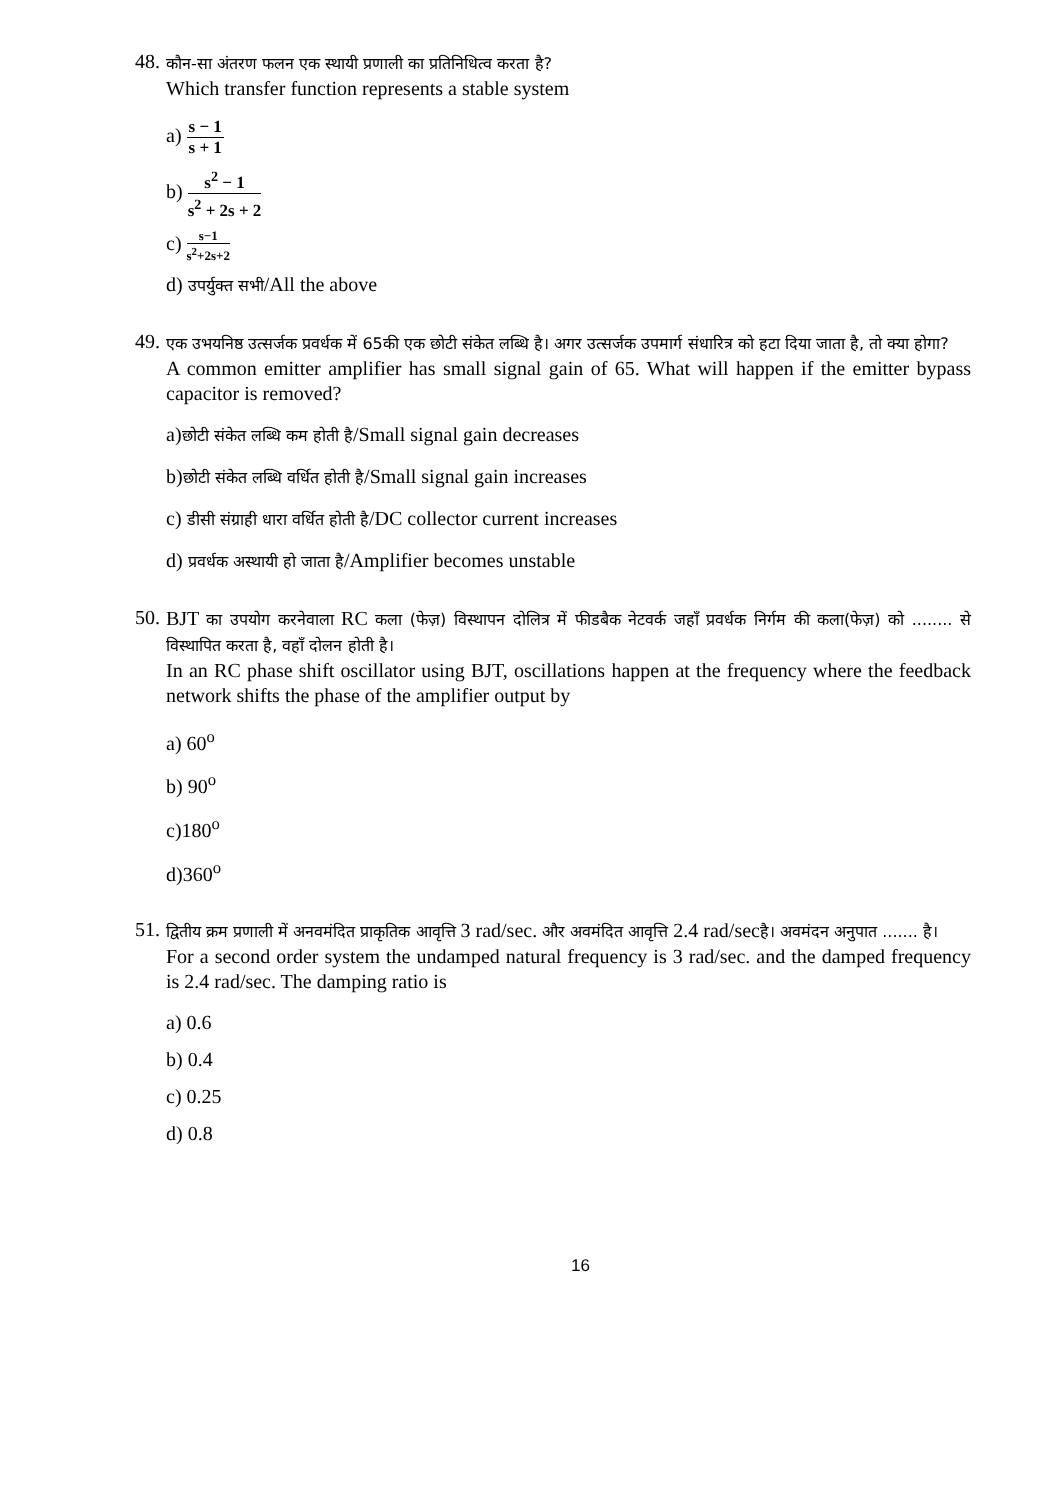48.
कौन-सा अंतरण फलन एक स्थायी प्रणाली का प्रतिनिधित्व करता है?
Which transfer function represents a stable system
a) s − 1 s + 1
b) s<sup>2</sup> − 1 s<sup>2</sup> + 2s + 2
c) s−1 s<sup>2</sup>+2s+2
d) उपर्युक्त सभी/All the above
49.
एक उभयनिष्ठ उत्सर्जक प्रवर्धक में 65की एक छोटी संकेत लब्धि है। अगर उत्सर्जक उपमार्ग संधारित्र को हटा दिया जाता है, तो क्या होगा?
A common emitter amplifier has small signal gain of 65. What will happen if the emitter bypass capacitor is removed?
a)छोटी संकेत लब्धि कम होती है/Small signal gain decreases
b)छोटी संकेत लब्धि वर्धित होती है/Small signal gain increases
c) डीसी संग्राही धारा वर्धित होती है/DC collector current increases
d) प्रवर्धक अस्थायी हो जाता है/Amplifier becomes unstable
50.
BJT का उपयोग करनेवाला RC कला (फेज़) विस्थापन दोलित्र में फीडबैक नेटवर्क जहाँ प्रवर्धक निर्गम की कला(फेज़) को ........ से विस्थापित करता है, वहाँ दोलन होती है।
In an RC phase shift oscillator using BJT, oscillations happen at the frequency where the feedback network shifts the phase of the amplifier output by
a) 60<sup>o</sup>
b) 90<sup>o</sup>
c)180<sup>o</sup>
d)360<sup>o</sup>
51.
द्वितीय क्रम प्रणाली में अनवमंदित प्राकृतिक आवृत्ति 3 rad/sec. और अवमंदित आवृत्ति 2.4 rad/secहै। अवमंदन अनुपात ....... है।
For a second order system the undamped natural frequency is 3 rad/sec. and the damped frequency is 2.4 rad/sec. The damping ratio is
a) 0.6
b) 0.4
c) 0.25
d) 0.8
16